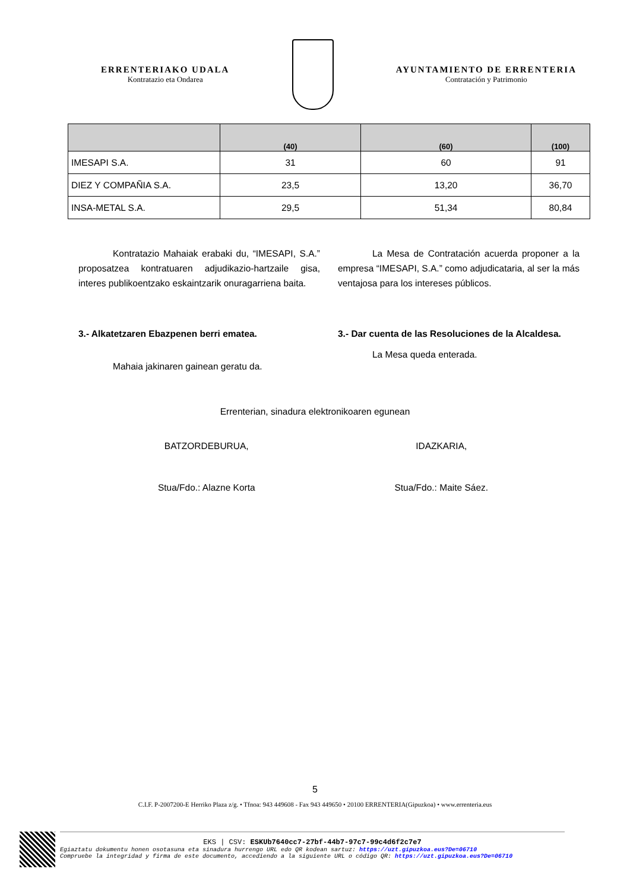ERRENTERIAKO UDALA
Kontratazio eta Ondarea
AYUNTAMIENTO DE ERRENTERIA
Contratación y Patrimonio
| | (40) | (60) | (100) |
| --- | --- | --- | --- |
| IMESAPI S.A. | 31 | 60 | 91 |
| DIEZ Y COMPAÑIA S.A. | 23,5 | 13,20 | 36,70 |
| INSA-METAL S.A. | 29,5 | 51,34 | 80,84 |
Kontratazio Mahaiak erabaki du, “IMESAPI, S.A.” proposatzea kontratuaren adjudikazio-hartzaile gisa, interes publikoentzako eskaintzarik onuragarriena baita.
La Mesa de Contratación acuerda proponer a la empresa “IMESAPI, S.A.” como adjudicataria, al ser la más ventajosa para los intereses públicos.
3.- Alkatetzaren Ebazpenen berri ematea.
Mahaia jakinaren gainean geratu da.
3.- Dar cuenta de las Resoluciones de la Alcaldesa.
La Mesa queda enterada.
Errenterian, sinadura elektronikoaren egunean
BATZORDEBURUA, IDAZKARIA,
Stua/Fdo.: Alazne Korta Stua/Fdo.: Maite Sáez.
5
C.I.F. P-2007200-E Herriko Plaza z/g. • Tfnoa: 943 449608 - Fax 943 449650 • 20100 ERRENTERIA(Gipuzkoa) • www.errenteria.eus
EKS | CSV: ESKUb7640cc7-27bf-44b7-97c7-99c4d6f2c7e7
Egiaztatu dokumentu honen osotasuna eta sinadura hurrengo URL edo QR kodean sartuz: https://uzt.gipuzkoa.eus?De=06710
Compruebe la integridad y firma de este documento, accediendo a la siguiente URL o código QR: https://uzt.gipuzkoa.eus?De=06710